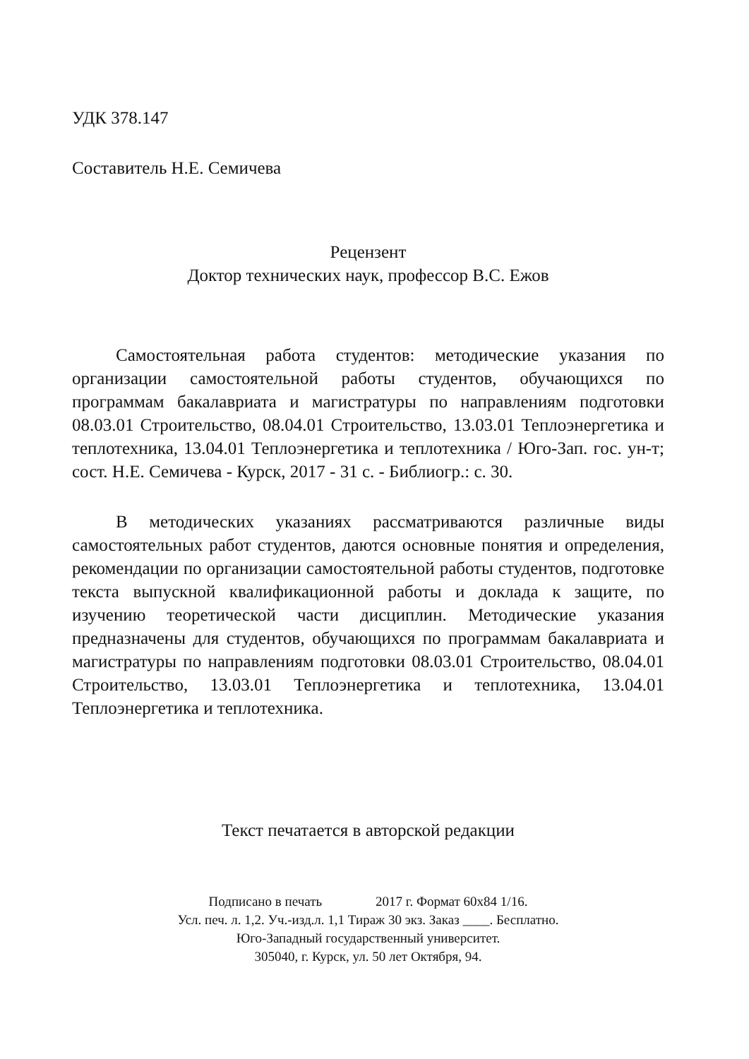УДК 378.147
Составитель Н.Е. Семичева
Рецензент
Доктор технических наук, профессор В.С. Ежов
Самостоятельная работа студентов: методические указания по организации самостоятельной работы студентов, обучающихся по программам бакалавриата и магистратуры по направлениям подготовки 08.03.01 Строительство, 08.04.01 Строительство, 13.03.01 Теплоэнергетика и теплотехника, 13.04.01 Теплоэнергетика и теплотехника / Юго-Зап. гос. ун-т; сост. Н.Е. Семичева - Курск, 2017 - 31 с. - Библиогр.: с. 30.
В методических указаниях рассматриваются различные виды самостоятельных работ студентов, даются основные понятия и определения, рекомендации по организации самостоятельной работы студентов, подготовке текста выпускной квалификационной работы и доклада к защите, по изучению теоретической части дисциплин. Методические указания предназначены для студентов, обучающихся по программам бакалавриата и магистратуры по направлениям подготовки 08.03.01 Строительство, 08.04.01 Строительство, 13.03.01 Теплоэнергетика и теплотехника, 13.04.01 Теплоэнергетика и теплотехника.
Текст печатается в авторской редакции
Подписано в печать 2017 г. Формат 60х84 1/16.
Усл. печ. л. 1,2. Уч.-изд.л. 1,1 Тираж 30 экз. Заказ ____. Бесплатно.
Юго-Западный государственный университет.
305040, г. Курск, ул. 50 лет Октября, 94.